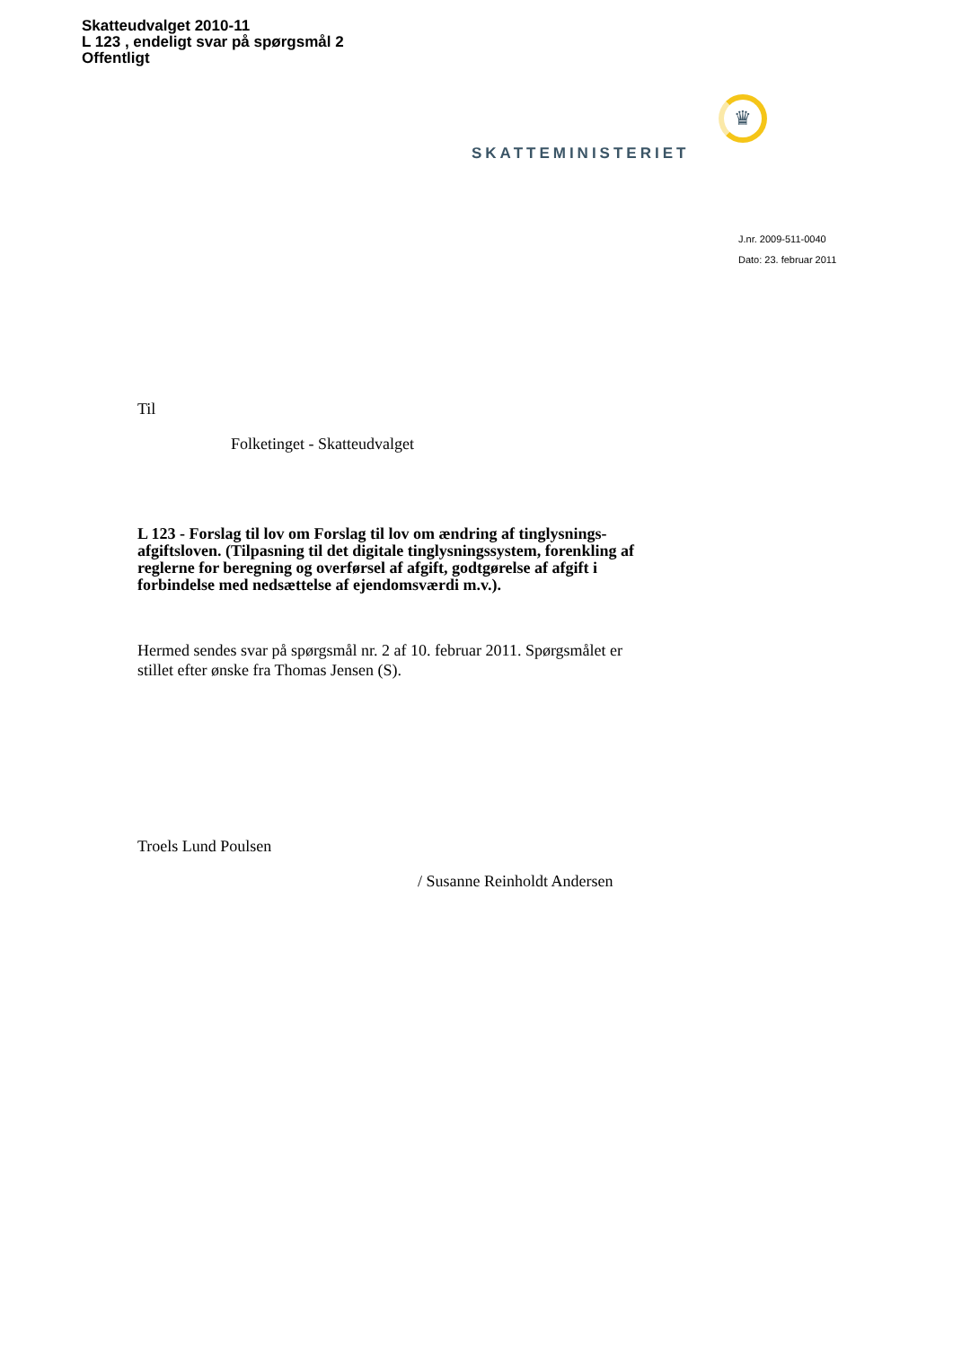Skatteudvalget 2010-11
L 123 , endeligt svar på spørgsmål 2
Offentligt
♛
SKATTEMINISTERIET
J.nr. 2009-511-0040
Dato: 23. februar 2011
Til
Folketinget - Skatteudvalget
L 123 - Forslag til lov om Forslag til lov om ændring af tinglysnings-afgiftsloven. (Tilpasning til det digitale tinglysningssystem, forenkling af reglerne for beregning og overførsel af afgift, godtgørelse af afgift i forbindelse med nedsættelse af ejendomsværdi m.v.).
Hermed sendes svar på spørgsmål nr. 2 af 10. februar 2011. Spørgsmålet er stillet efter ønske fra Thomas Jensen (S).
Troels Lund Poulsen
/ Susanne Reinholdt Andersen